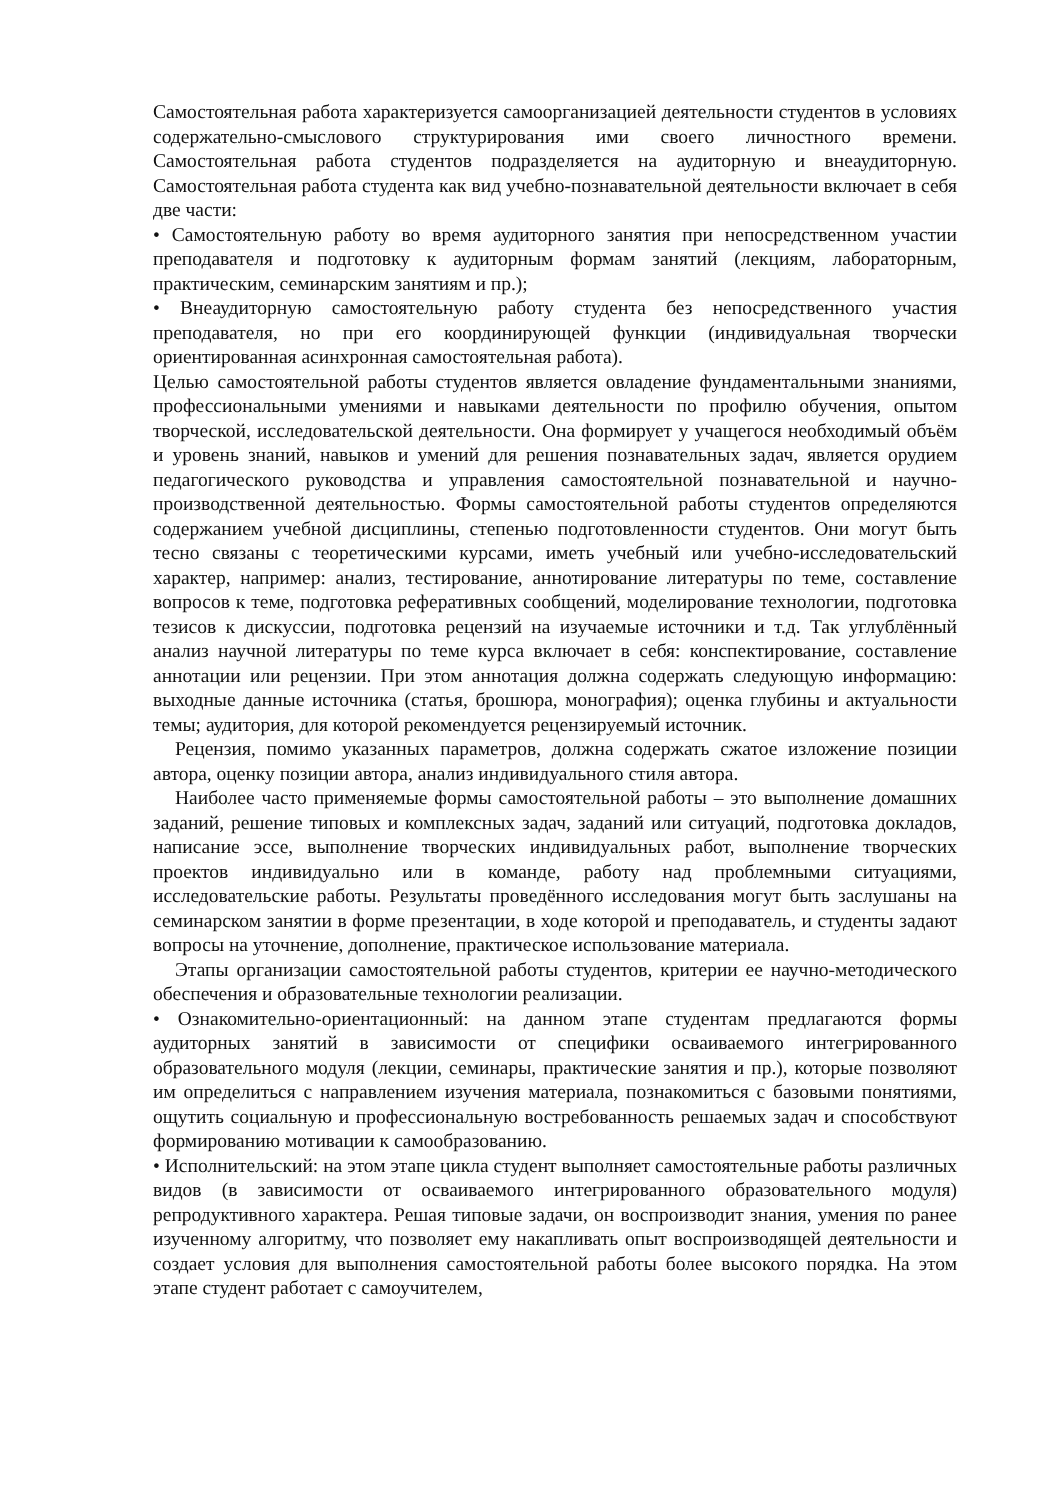Самостоятельная работа характеризуется самоорганизацией деятельности студентов в условиях содержательно-смыслового структурирования ими своего личностного времени. Самостоятельная работа студентов подразделяется на аудиторную и внеаудиторную. Самостоятельная работа студента как вид учебно-познавательной деятельности включает в себя две части:
• Самостоятельную работу во время аудиторного занятия при непосредственном участии преподавателя и подготовку к аудиторным формам занятий (лекциям, лабораторным, практическим, семинарским занятиям и пр.);
• Внеаудиторную самостоятельную работу студента без непосредственного участия преподавателя, но при его координирующей функции (индивидуальная творчески ориентированная асинхронная самостоятельная работа).
Целью самостоятельной работы студентов является овладение фундаментальными знаниями, профессиональными умениями и навыками деятельности по профилю обучения, опытом творческой, исследовательской деятельности. Она формирует у учащегося необходимый объём и уровень знаний, навыков и умений для решения познавательных задач, является орудием педагогического руководства и управления самостоятельной познавательной и научно-производственной деятельностью. Формы самостоятельной работы студентов определяются содержанием учебной дисциплины, степенью подготовленности студентов. Они могут быть тесно связаны с теоретическими курсами, иметь учебный или учебно-исследовательский характер, например: анализ, тестирование, аннотирование литературы по теме, составление вопросов к теме, подготовка реферативных сообщений, моделирование технологии, подготовка тезисов к дискуссии, подготовка рецензий на изучаемые источники и т.д. Так углублённый анализ научной литературы по теме курса включает в себя: конспектирование, составление аннотации или рецензии. При этом аннотация должна содержать следующую информацию: выходные данные источника (статья, брошюра, монография); оценка глубины и актуальности темы; аудитория, для которой рекомендуется рецензируемый источник.
Рецензия, помимо указанных параметров, должна содержать сжатое изложение позиции автора, оценку позиции автора, анализ индивидуального стиля автора.
Наиболее часто применяемые формы самостоятельной работы – это выполнение домашних заданий, решение типовых и комплексных задач, заданий или ситуаций, подготовка докладов, написание эссе, выполнение творческих индивидуальных работ, выполнение творческих проектов индивидуально или в команде, работу над проблемными ситуациями, исследовательские работы. Результаты проведённого исследования могут быть заслушаны на семинарском занятии в форме презентации, в ходе которой и преподаватель, и студенты задают вопросы на уточнение, дополнение, практическое использование материала.
Этапы организации самостоятельной работы студентов, критерии ее научно-методического обеспечения и образовательные технологии реализации.
• Ознакомительно-ориентационный: на данном этапе студентам предлагаются формы аудиторных занятий в зависимости от специфики осваиваемого интегрированного образовательного модуля (лекции, семинары, практические занятия и пр.), которые позволяют им определиться с направлением изучения материала, познакомиться с базовыми понятиями, ощутить социальную и профессиональную востребованность решаемых задач и способствуют формированию мотивации к самообразованию.
• Исполнительский: на этом этапе цикла студент выполняет самостоятельные работы различных видов (в зависимости от осваиваемого интегрированного образовательного модуля) репродуктивного характера. Решая типовые задачи, он воспроизводит знания, умения по ранее изученному алгоритму, что позволяет ему накапливать опыт воспроизводящей деятельности и создает условия для выполнения самостоятельной работы более высокого порядка. На этом этапе студент работает с самоучителем,